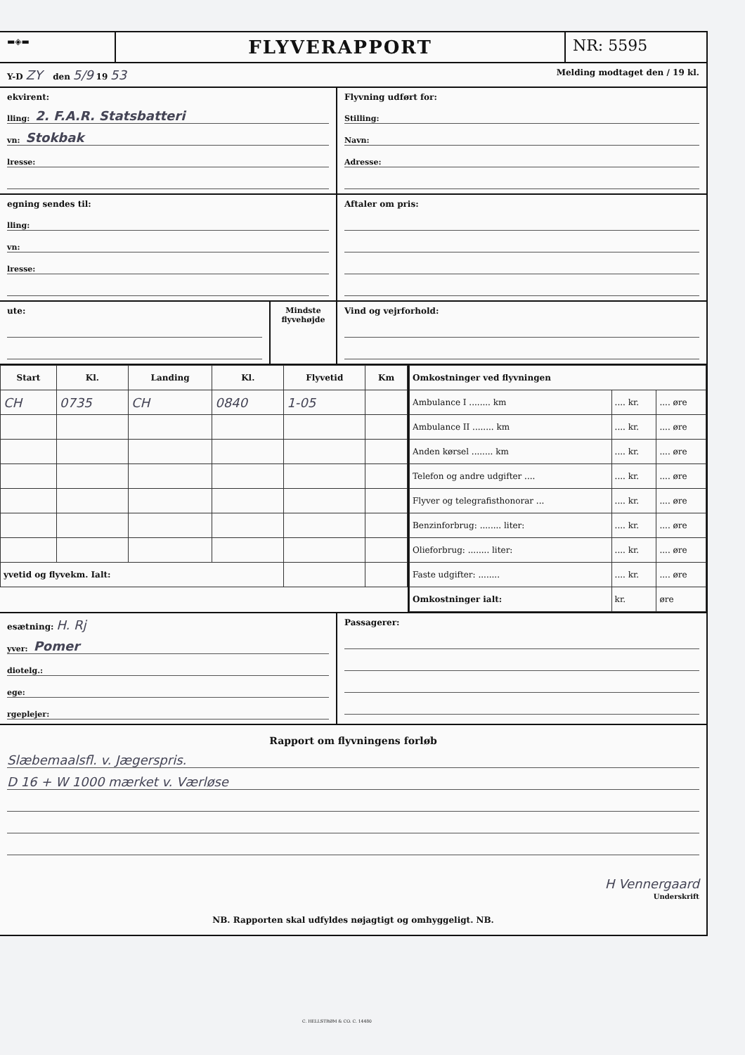▬◈▬
FLYVERAPPORT
NR: 5595
Y-D ZY den 5/9 19 53
Melding modtaget den / 19 kl.
ekvirent:
lling: 2. F.A.R. Statsbatteri
vn: Stokbak
lresse:
Flyvning udført for:
Stilling:
Navn:
Adresse:
egning sendes til:
lling:
vn:
lresse:
Aftaler om pris:
ute: Mindste flyvehøjde
Vind og vejrforhold:
| Start | Kl. | Landing | Kl. | Flyvetid | Km |
| --- | --- | --- | --- | --- | --- |
| CH | 0735 | CH | 0840 | 1-05 | |
| yvetid og flyvekm. Ialt: | | | | | |
| Omkostninger ved flyvningen | | |
| --- | --- | --- |
| Ambulance I ........ km | .... kr. | .... øre |
| Ambulance II ........ km | .... kr. | .... øre |
| Anden kørsel ........ km | .... kr. | .... øre |
| Telefon og andre udgifter .... | .... kr. | .... øre |
| Flyver og telegrafisthonorar ... | .... kr. | .... øre |
| Benzinforbrug: ........ liter: | .... kr. | .... øre |
| Olieforbrug: ........ liter: | .... kr. | .... øre |
| Faste udgifter: ........ | .... kr. | .... øre |
| Omkostninger ialt: | kr. | øre |
esætning: H. Rj
yver: Pomer
diotelg.:
ege:
rgeplejer:
Passagerer:
Rapport om flyvningens forløb
Slæbemaalsfl. v. Jægerspris.
D 16 + W 1000 mærket v. Værløse
H Vennergaard
Underskrift
NB. Rapporten skal udfyldes nøjagtigt og omhyggeligt. NB.
C. HELLSTRØM & CO. C. 14480